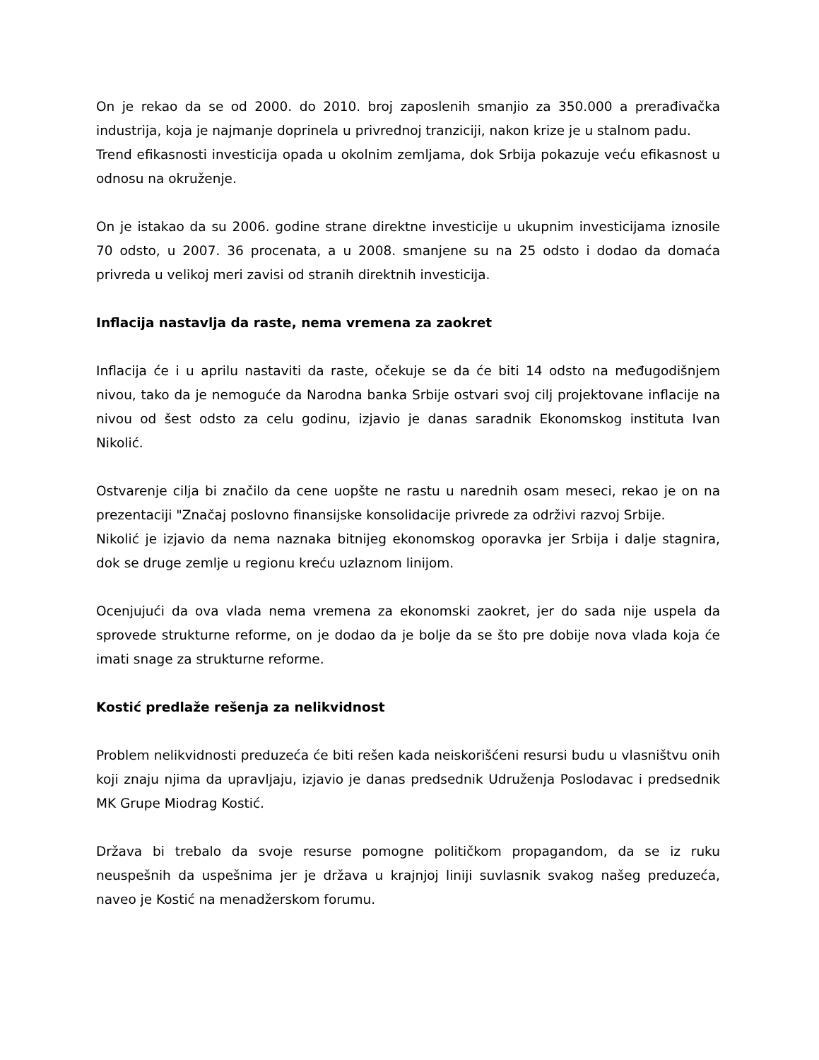On je rekao da se od 2000. do 2010. broj zaposlenih smanjio za 350.000 a prerađivačka industrija, koja je najmanje doprinela u privrednoj tranziciji, nakon krize je u stalnom padu.
Trend efikasnosti investicija opada u okolnim zemljama, dok Srbija pokazuje veću efikasnost u odnosu na okruženje.
On je istakao da su 2006. godine strane direktne investicije u ukupnim investicijama iznosile 70 odsto, u 2007. 36 procenata, a u 2008. smanjene su na 25 odsto i dodao da domaća privreda u velikoj meri zavisi od stranih direktnih investicija.
Inflacija nastavlja da raste, nema vremena za zaokret
Inflacija će i u aprilu nastaviti da raste, očekuje se da će biti 14 odsto na međugodišnjem nivou, tako da je nemoguće da Narodna banka Srbije ostvari svoj cilj projektovane inflacije na nivou od šest odsto za celu godinu, izjavio je danas saradnik Ekonomskog instituta Ivan Nikolić.
Ostvarenje cilja bi značilo da cene uopšte ne rastu u narednih osam meseci, rekao je on na prezentaciji "Značaj poslovno finansijske konsolidacije privrede za održivi razvoj Srbije.
Nikolić je izjavio da nema naznaka bitnijeg ekonomskog oporavka jer Srbija i dalje stagnira, dok se druge zemlje u regionu kreću uzlaznom linijom.
Ocenjujući da ova vlada nema vremena za ekonomski zaokret, jer do sada nije uspela da sprovede strukturne reforme, on je dodao da je bolje da se što pre dobije nova vlada koja će imati snage za strukturne reforme.
Kostić predlaže rešenja za nelikvidnost
Problem nelikvidnosti preduzeća će biti rešen kada neiskorišćeni resursi budu u vlasništvu onih koji znaju njima da upravljaju, izjavio je danas predsednik Udruženja Poslodavac i predsednik MK Grupe Miodrag Kostić.
Država bi trebalo da svoje resurse pomogne političkom propagandom, da se iz ruku neuspešnih da uspešnima jer je država u krajnjoj liniji suvlasnik svakog našeg preduzeća, naveo je Kostić na menadžerskom forumu.